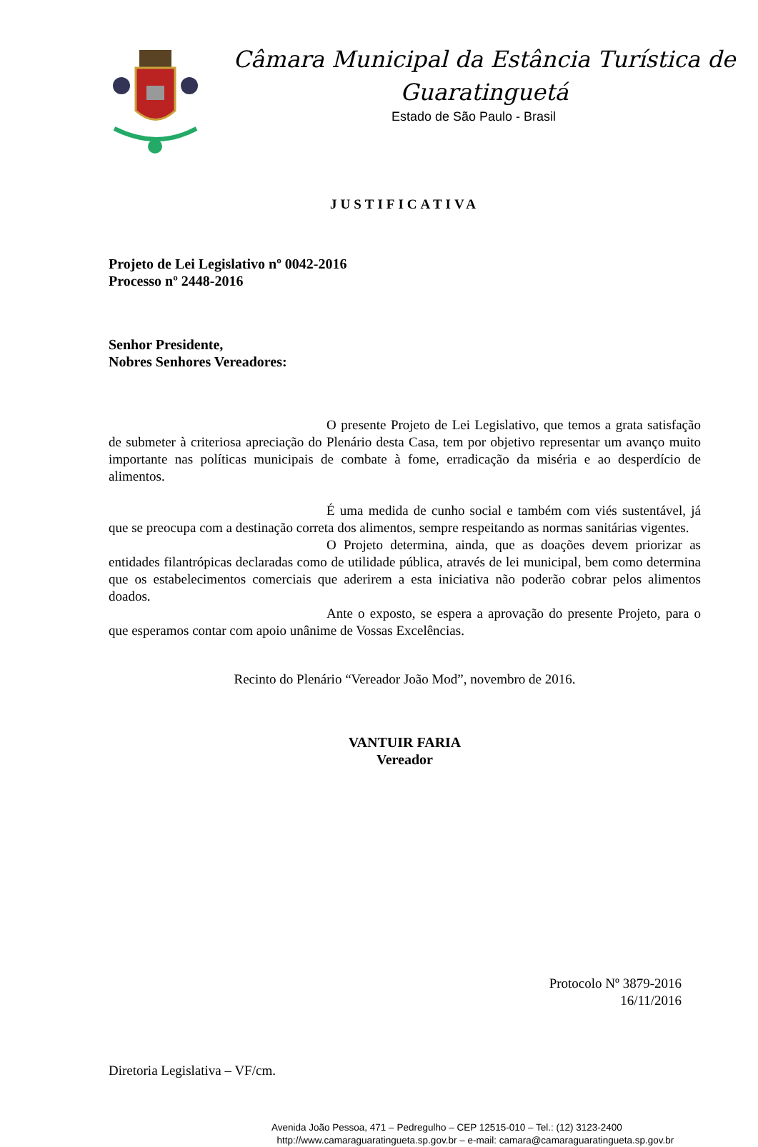Câmara Municipal da Estância Turística de
Guaratinguetá
Estado de São Paulo - Brasil
JUSTIFICATIVA
Projeto de Lei Legislativo nº 0042-2016
Processo nº 2448-2016
Senhor Presidente,
Nobres Senhores Vereadores:
O presente Projeto de Lei Legislativo, que temos a grata satisfação de submeter à criteriosa apreciação do Plenário desta Casa, tem por objetivo representar um avanço muito importante nas políticas municipais de combate à fome, erradicação da miséria e ao desperdício de alimentos.
É uma medida de cunho social e também com viés sustentável, já que se preocupa com a destinação correta dos alimentos, sempre respeitando as normas sanitárias vigentes.
O Projeto determina, ainda, que as doações devem priorizar as entidades filantrópicas declaradas como de utilidade pública, através de lei municipal, bem como determina que os estabelecimentos comerciais que aderirem a esta iniciativa não poderão cobrar pelos alimentos doados.
Ante o exposto, se espera a aprovação do presente Projeto, para o que esperamos contar com apoio unânime de Vossas Excelências.
Recinto do Plenário “Vereador João Mod”, novembro de 2016.
VANTUIR FARIA
Vereador
Protocolo Nº 3879-2016
16/11/2016
Diretoria Legislativa – VF/cm.
Avenida João Pessoa, 471 – Pedregulho – CEP 12515-010 – Tel.: (12) 3123-2400
http://www.camaraguaratingueta.sp.gov.br – e-mail: camara@camaraguaratingueta.sp.gov.br